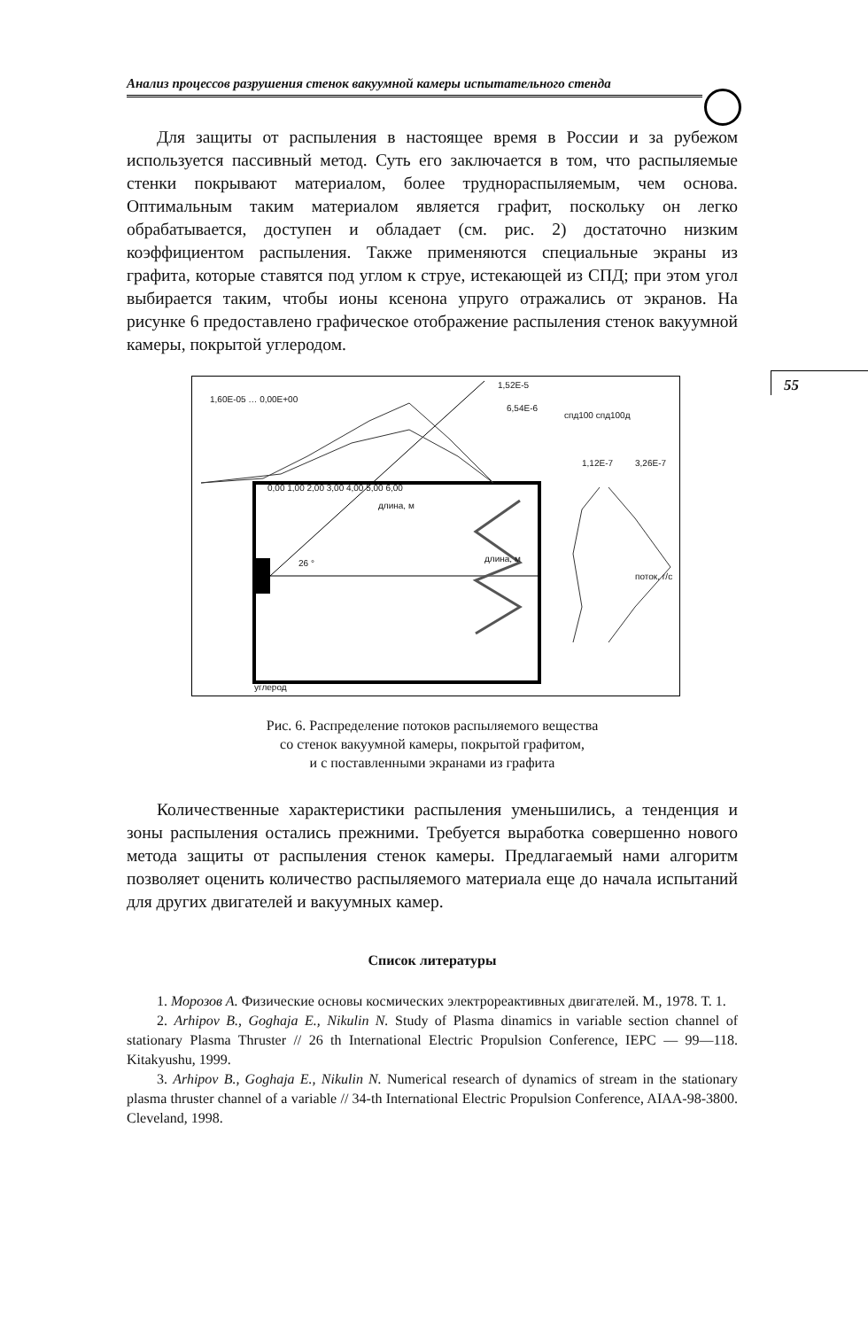Анализ процессов разрушения стенок вакуумной камеры испытательного стенда
55
Для защиты от распыления в настоящее время в России и за рубежом используется пассивный метод. Суть его заключается в том, что распыляемые стенки покрывают материалом, более труднораспыляемым, чем основа. Оптимальным таким материалом является графит, поскольку он легко обрабатывается, доступен и обладает (см. рис. 2) достаточно низким коэффициентом распыления. Также применяются специальные экраны из графита, которые ставятся под углом к струе, истекающей из СПД; при этом угол выбирается таким, чтобы ионы ксенона упруго отражались от экранов. На рисунке 6 предоставлено графическое отображение распыления стенок вакуумной камеры, покрытой углеродом.
1,52E-5
6,54E-6
1,60E-05 … 0,00E+00
спд100 спд100д
1,12E-7 3,26E-7
0,00 1,00 2,00 3,00 4,00 5,00 6,00
длина, м
26 ° длина, м
поток, г/с
углерод
Рис. 6. Распределение потоков распыляемого вещества
со стенок вакуумной камеры, покрытой графитом,
и с поставленными экранами из графита
Количественные характеристики распыления уменьшились, а тенденция и зоны распыления остались прежними. Требуется выработка совершенно нового метода защиты от распыления стенок камеры. Предлагаемый нами алгоритм позволяет оценить количество распыляемого материала еще до начала испытаний для других двигателей и вакуумных камер.
Список литературы
1. Морозов А. Физические основы космических электрореактивных двигателей. М., 1978. Т. 1.
2. Arhipov B., Goghaja E., Nikulin N. Study of Plasma dinamics in variable section channel of stationary Plasma Thruster // 26 th International Electric Propulsion Conference, IEPC — 99—118. Kitakyushu, 1999.
3. Arhipov B., Goghaja E., Nikulin N. Numerical research of dynamics of stream in the stationary plasma thruster channel of a variable // 34-th International Electric Propulsion Conference, AIAA-98-3800. Cleveland, 1998.